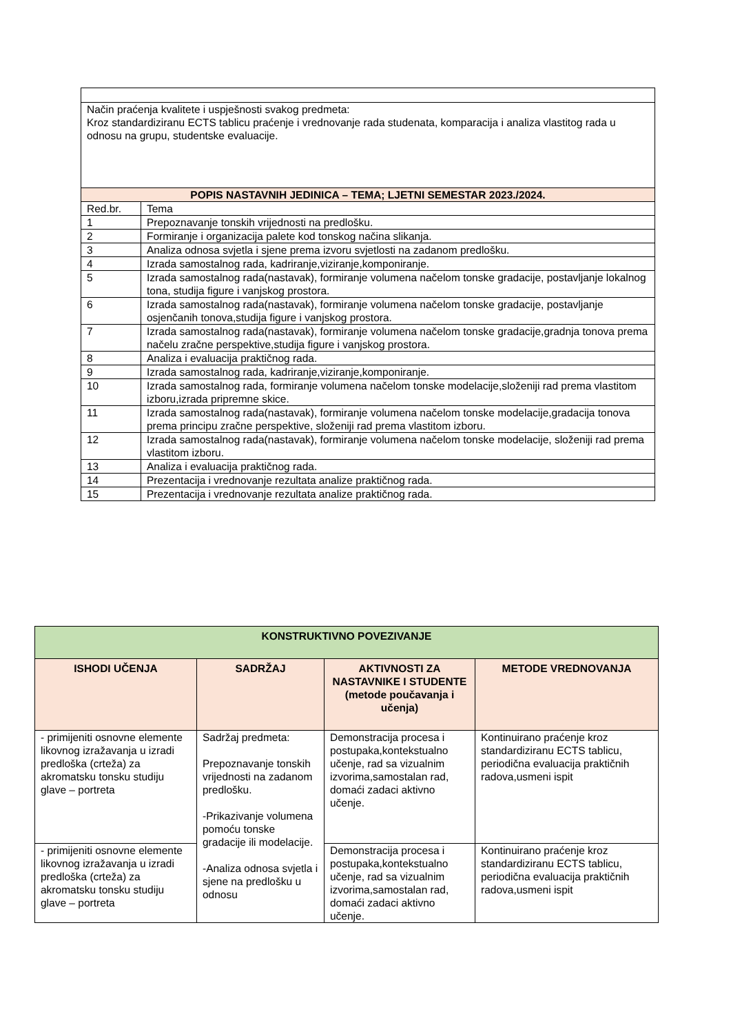| Način praćenja kvalitete i uspješnosti svakog predmeta: Kroz standardiziranu ECTS tablicu praćenje i vrednovanje rada studenata, komparacija i analiza vlastitog rada u odnosu na grupu, studentske evaluacije. | |
| POPIS NASTAVNIH JEDINICA – TEMA; LJETNI SEMESTAR 2023./2024. | |
| Red.br. | Tema |
| 1 | Prepoznavanje tonskih vrijednosti na predlošku. |
| 2 | Formiranje i organizacija palete kod tonskog načina slikanja. |
| 3 | Analiza odnosa svjetla i sjene prema izvoru svjetlosti na zadanom predlošku. |
| 4 | Izrada samostalnog rada, kadriranje,viziranje,komponiranje. |
| 5 | Izrada samostalnog rada(nastavak), formiranje volumena načelom tonske gradacije, postavljanje lokalnog tona, studija figure i vanjskog prostora. |
| 6 | Izrada samostalnog rada(nastavak), formiranje volumena načelom tonske gradacije, postavljanje osjenčanih tonova,studija figure i vanjskog prostora. |
| 7 | Izrada samostalnog rada(nastavak), formiranje volumena načelom tonske gradacije,gradnja tonova prema načelu zračne perspektive,studija figure i vanjskog prostora. |
| 8 | Analiza i evaluacija praktičnog rada. |
| 9 | Izrada samostalnog rada, kadriranje,viziranje,komponiranje. |
| 10 | Izrada samostalnog rada, formiranje volumena načelom tonske modelacije,složeniji rad prema vlastitom izboru,izrada pripremne skice. |
| 11 | Izrada samostalnog rada(nastavak), formiranje volumena načelom tonske modelacije,gradacija tonova prema principu zračne perspektive, složeniji rad prema vlastitom izboru. |
| 12 | Izrada samostalnog rada(nastavak), formiranje volumena načelom tonske modelacije, složeniji rad prema vlastitom izboru. |
| 13 | Analiza i evaluacija praktičnog rada. |
| 14 | Prezentacija i vrednovanje rezultata analize praktičnog rada. |
| 15 | Prezentacija i vrednovanje rezultata analize praktičnog rada. |
| KONSTRUKTIVNO POVEZIVANJE | | | |
| --- | --- | --- | --- |
| ISHODI UČENJA | SADRŽAJ | AKTIVNOSTI ZA NASTAVNIKE I STUDENTE (metode poučavanja i učenja) | METODE VREDNOVANJA |
| - primijeniti osnovne elemente likovnog izražavanja u izradi predloška (crteža) za akromatsku tonsku studiju glave – portreta | Sadržaj predmeta: Prepoznavanje tonskih vrijednosti na zadanom predlošku. -Prikazivanje volumena pomoću tonske gradacije ili modelacije. -Analiza odnosa svjetla i sjene na predlošku u odnosu | Demonstracija procesa i postupaka,kontekstualno učenje, rad sa vizualnim izvorima,samostalan rad, domaći zadaci aktivno učenje. | Kontinuirano praćenje kroz standardiziranu ECTS tablicu, periodična evaluacija praktičnih radova,usmeni ispit |
| - primijeniti osnovne elemente likovnog izražavanja u izradi predloška (crteža) za akromatsku tonsku studiju glave – portreta | | Demonstracija procesa i postupaka,kontekstualno učenje, rad sa vizualnim izvorima,samostalan rad, domaći zadaci aktivno učenje. | Kontinuirano praćenje kroz standardiziranu ECTS tablicu, periodična evaluacija praktičnih radova,usmeni ispit |